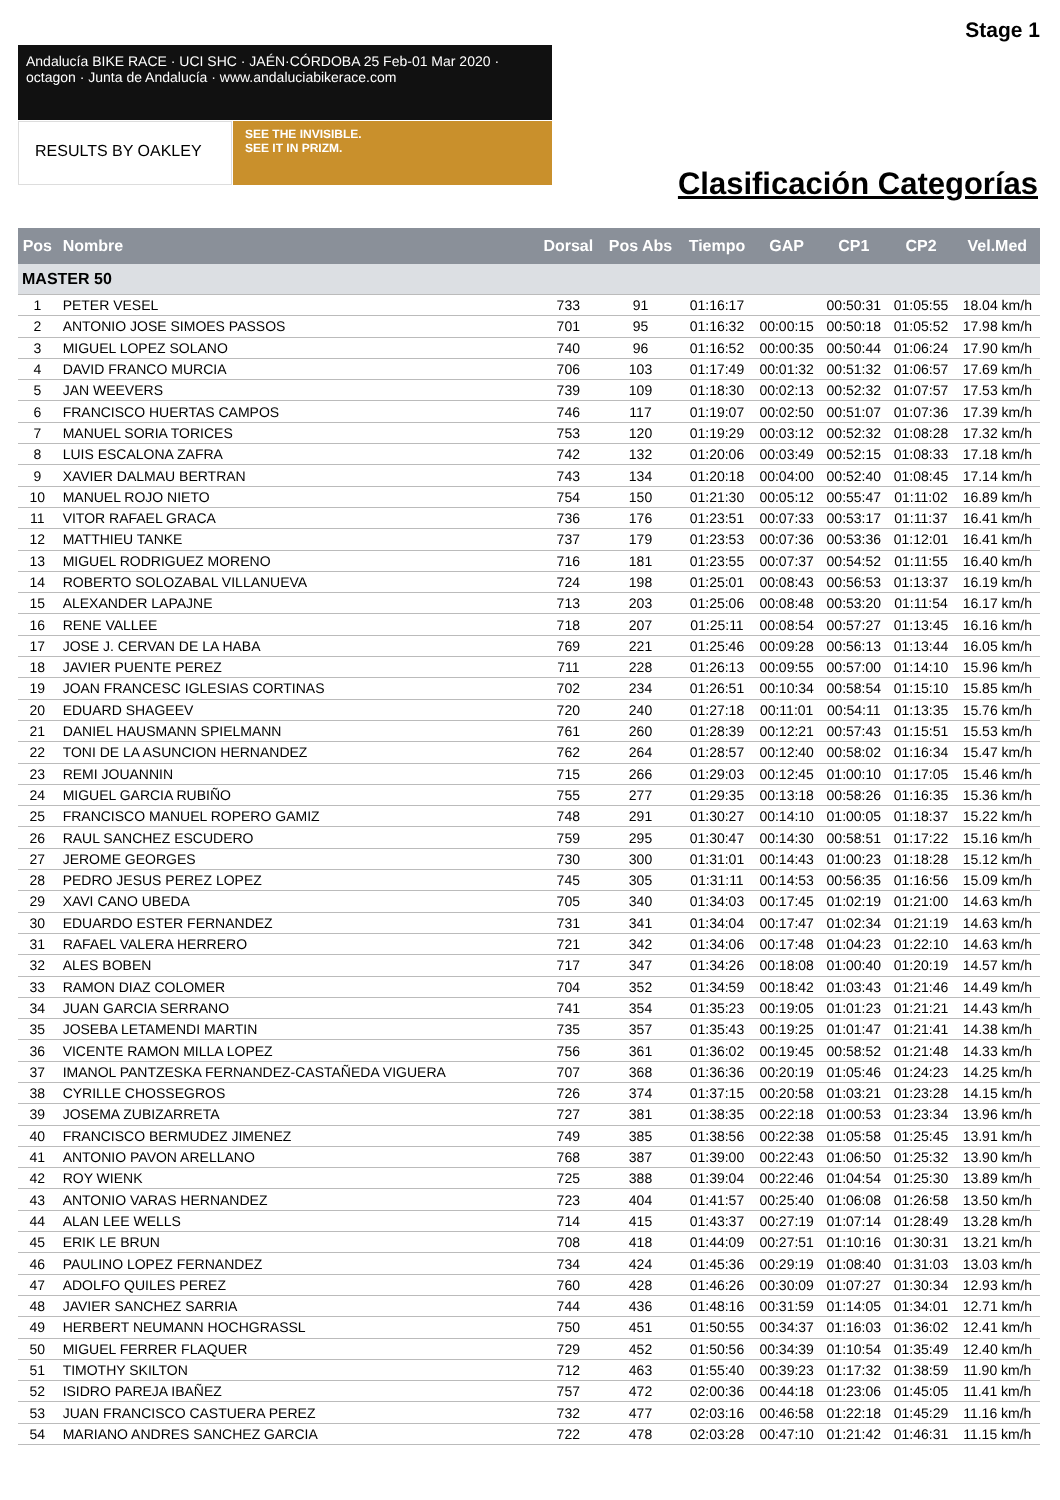Stage 1
Andalucía BIKE RACE · UCI SHC · JAÉN·CÓRDOBA 25 Feb-01 Mar 2020 · octagon · Junta de Andalucía · www.andaluciabikerace.com
RESULTS BY OAKLEY
SEE THE INVISIBLE.
SEE IT IN PRIZM.
Clasificación Categorías
| Pos | Nombre | Dorsal | Pos Abs | Tiempo | GAP | CP1 | CP2 | Vel.Med |
| --- | --- | --- | --- | --- | --- | --- | --- | --- |
| MASTER 50 | | | | | | | | |
| 1 | PETER VESEL | 733 | 91 | 01:16:17 | | 00:50:31 | 01:05:55 | 18.04 km/h |
| 2 | ANTONIO JOSE SIMOES PASSOS | 701 | 95 | 01:16:32 | 00:00:15 | 00:50:18 | 01:05:52 | 17.98 km/h |
| 3 | MIGUEL LOPEZ SOLANO | 740 | 96 | 01:16:52 | 00:00:35 | 00:50:44 | 01:06:24 | 17.90 km/h |
| 4 | DAVID FRANCO MURCIA | 706 | 103 | 01:17:49 | 00:01:32 | 00:51:32 | 01:06:57 | 17.69 km/h |
| 5 | JAN WEEVERS | 739 | 109 | 01:18:30 | 00:02:13 | 00:52:32 | 01:07:57 | 17.53 km/h |
| 6 | FRANCISCO HUERTAS CAMPOS | 746 | 117 | 01:19:07 | 00:02:50 | 00:51:07 | 01:07:36 | 17.39 km/h |
| 7 | MANUEL SORIA TORICES | 753 | 120 | 01:19:29 | 00:03:12 | 00:52:32 | 01:08:28 | 17.32 km/h |
| 8 | LUIS ESCALONA ZAFRA | 742 | 132 | 01:20:06 | 00:03:49 | 00:52:15 | 01:08:33 | 17.18 km/h |
| 9 | XAVIER DALMAU BERTRAN | 743 | 134 | 01:20:18 | 00:04:00 | 00:52:40 | 01:08:45 | 17.14 km/h |
| 10 | MANUEL ROJO NIETO | 754 | 150 | 01:21:30 | 00:05:12 | 00:55:47 | 01:11:02 | 16.89 km/h |
| 11 | VITOR RAFAEL GRACA | 736 | 176 | 01:23:51 | 00:07:33 | 00:53:17 | 01:11:37 | 16.41 km/h |
| 12 | MATTHIEU TANKE | 737 | 179 | 01:23:53 | 00:07:36 | 00:53:36 | 01:12:01 | 16.41 km/h |
| 13 | MIGUEL RODRIGUEZ MORENO | 716 | 181 | 01:23:55 | 00:07:37 | 00:54:52 | 01:11:55 | 16.40 km/h |
| 14 | ROBERTO SOLOZABAL VILLANUEVA | 724 | 198 | 01:25:01 | 00:08:43 | 00:56:53 | 01:13:37 | 16.19 km/h |
| 15 | ALEXANDER LAPAJNE | 713 | 203 | 01:25:06 | 00:08:48 | 00:53:20 | 01:11:54 | 16.17 km/h |
| 16 | RENE VALLEE | 718 | 207 | 01:25:11 | 00:08:54 | 00:57:27 | 01:13:45 | 16.16 km/h |
| 17 | JOSE J. CERVAN DE LA HABA | 769 | 221 | 01:25:46 | 00:09:28 | 00:56:13 | 01:13:44 | 16.05 km/h |
| 18 | JAVIER PUENTE PEREZ | 711 | 228 | 01:26:13 | 00:09:55 | 00:57:00 | 01:14:10 | 15.96 km/h |
| 19 | JOAN FRANCESC IGLESIAS CORTINAS | 702 | 234 | 01:26:51 | 00:10:34 | 00:58:54 | 01:15:10 | 15.85 km/h |
| 20 | EDUARD SHAGEEV | 720 | 240 | 01:27:18 | 00:11:01 | 00:54:11 | 01:13:35 | 15.76 km/h |
| 21 | DANIEL HAUSMANN SPIELMANN | 761 | 260 | 01:28:39 | 00:12:21 | 00:57:43 | 01:15:51 | 15.53 km/h |
| 22 | TONI DE LA ASUNCION HERNANDEZ | 762 | 264 | 01:28:57 | 00:12:40 | 00:58:02 | 01:16:34 | 15.47 km/h |
| 23 | REMI JOUANNIN | 715 | 266 | 01:29:03 | 00:12:45 | 01:00:10 | 01:17:05 | 15.46 km/h |
| 24 | MIGUEL GARCIA RUBIÑO | 755 | 277 | 01:29:35 | 00:13:18 | 00:58:26 | 01:16:35 | 15.36 km/h |
| 25 | FRANCISCO MANUEL ROPERO GAMIZ | 748 | 291 | 01:30:27 | 00:14:10 | 01:00:05 | 01:18:37 | 15.22 km/h |
| 26 | RAUL SANCHEZ ESCUDERO | 759 | 295 | 01:30:47 | 00:14:30 | 00:58:51 | 01:17:22 | 15.16 km/h |
| 27 | JEROME GEORGES | 730 | 300 | 01:31:01 | 00:14:43 | 01:00:23 | 01:18:28 | 15.12 km/h |
| 28 | PEDRO JESUS PEREZ LOPEZ | 745 | 305 | 01:31:11 | 00:14:53 | 00:56:35 | 01:16:56 | 15.09 km/h |
| 29 | XAVI CANO UBEDA | 705 | 340 | 01:34:03 | 00:17:45 | 01:02:19 | 01:21:00 | 14.63 km/h |
| 30 | EDUARDO ESTER FERNANDEZ | 731 | 341 | 01:34:04 | 00:17:47 | 01:02:34 | 01:21:19 | 14.63 km/h |
| 31 | RAFAEL VALERA HERRERO | 721 | 342 | 01:34:06 | 00:17:48 | 01:04:23 | 01:22:10 | 14.63 km/h |
| 32 | ALES BOBEN | 717 | 347 | 01:34:26 | 00:18:08 | 01:00:40 | 01:20:19 | 14.57 km/h |
| 33 | RAMON DIAZ COLOMER | 704 | 352 | 01:34:59 | 00:18:42 | 01:03:43 | 01:21:46 | 14.49 km/h |
| 34 | JUAN GARCIA SERRANO | 741 | 354 | 01:35:23 | 00:19:05 | 01:01:23 | 01:21:21 | 14.43 km/h |
| 35 | JOSEBA LETAMENDI MARTIN | 735 | 357 | 01:35:43 | 00:19:25 | 01:01:47 | 01:21:41 | 14.38 km/h |
| 36 | VICENTE RAMON MILLA LOPEZ | 756 | 361 | 01:36:02 | 00:19:45 | 00:58:52 | 01:21:48 | 14.33 km/h |
| 37 | IMANOL PANTZESKA FERNANDEZ-CASTAÑEDA VIGUERA | 707 | 368 | 01:36:36 | 00:20:19 | 01:05:46 | 01:24:23 | 14.25 km/h |
| 38 | CYRILLE CHOSSEGROS | 726 | 374 | 01:37:15 | 00:20:58 | 01:03:21 | 01:23:28 | 14.15 km/h |
| 39 | JOSEMA ZUBIZARRETA | 727 | 381 | 01:38:35 | 00:22:18 | 01:00:53 | 01:23:34 | 13.96 km/h |
| 40 | FRANCISCO BERMUDEZ JIMENEZ | 749 | 385 | 01:38:56 | 00:22:38 | 01:05:58 | 01:25:45 | 13.91 km/h |
| 41 | ANTONIO PAVON ARELLANO | 768 | 387 | 01:39:00 | 00:22:43 | 01:06:50 | 01:25:32 | 13.90 km/h |
| 42 | ROY WIENK | 725 | 388 | 01:39:04 | 00:22:46 | 01:04:54 | 01:25:30 | 13.89 km/h |
| 43 | ANTONIO VARAS HERNANDEZ | 723 | 404 | 01:41:57 | 00:25:40 | 01:06:08 | 01:26:58 | 13.50 km/h |
| 44 | ALAN LEE WELLS | 714 | 415 | 01:43:37 | 00:27:19 | 01:07:14 | 01:28:49 | 13.28 km/h |
| 45 | ERIK LE BRUN | 708 | 418 | 01:44:09 | 00:27:51 | 01:10:16 | 01:30:31 | 13.21 km/h |
| 46 | PAULINO LOPEZ FERNANDEZ | 734 | 424 | 01:45:36 | 00:29:19 | 01:08:40 | 01:31:03 | 13.03 km/h |
| 47 | ADOLFO QUILES PEREZ | 760 | 428 | 01:46:26 | 00:30:09 | 01:07:27 | 01:30:34 | 12.93 km/h |
| 48 | JAVIER SANCHEZ SARRIA | 744 | 436 | 01:48:16 | 00:31:59 | 01:14:05 | 01:34:01 | 12.71 km/h |
| 49 | HERBERT NEUMANN HOCHGRASSL | 750 | 451 | 01:50:55 | 00:34:37 | 01:16:03 | 01:36:02 | 12.41 km/h |
| 50 | MIGUEL FERRER FLAQUER | 729 | 452 | 01:50:56 | 00:34:39 | 01:10:54 | 01:35:49 | 12.40 km/h |
| 51 | TIMOTHY SKILTON | 712 | 463 | 01:55:40 | 00:39:23 | 01:17:32 | 01:38:59 | 11.90 km/h |
| 52 | ISIDRO PAREJA IBAÑEZ | 757 | 472 | 02:00:36 | 00:44:18 | 01:23:06 | 01:45:05 | 11.41 km/h |
| 53 | JUAN FRANCISCO CASTUERA PEREZ | 732 | 477 | 02:03:16 | 00:46:58 | 01:22:18 | 01:45:29 | 11.16 km/h |
| 54 | MARIANO ANDRES SANCHEZ GARCIA | 722 | 478 | 02:03:28 | 00:47:10 | 01:21:42 | 01:46:31 | 11.15 km/h |